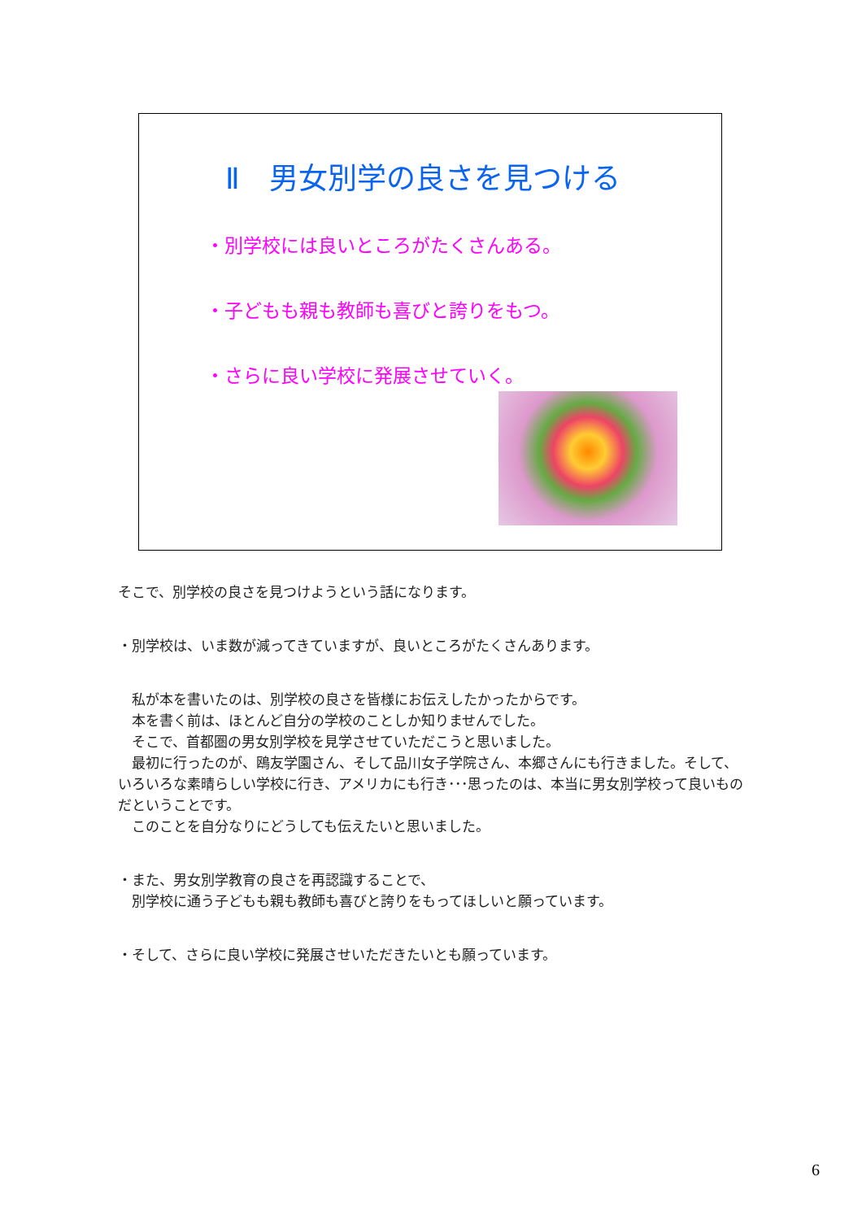Ⅱ　男女別学の良さを見つける
・別学校には良いところがたくさんある。
・子どもも親も教師も喜びと誇りをもつ。
・さらに良い学校に発展させていく。
そこで、別学校の良さを見つけようという話になります。
・別学校は、いま数が減ってきていますが、良いところがたくさんあります。
　私が本を書いたのは、別学校の良さを皆様にお伝えしたかったからです。
　本を書く前は、ほとんど自分の学校のことしか知りませんでした。
　そこで、首都圏の男女別学校を見学させていただこうと思いました。
　最初に行ったのが、鴎友学園さん、そして品川女子学院さん、本郷さんにも行きました。そして、いろいろな素晴らしい学校に行き、アメリカにも行き･･･思ったのは、本当に男女別学校って良いものだということです。
　このことを自分なりにどうしても伝えたいと思いました。
・また、男女別学教育の良さを再認識することで、
　別学校に通う子どもも親も教師も喜びと誇りをもってほしいと願っています。
・そして、さらに良い学校に発展させいただきたいとも願っています。
6